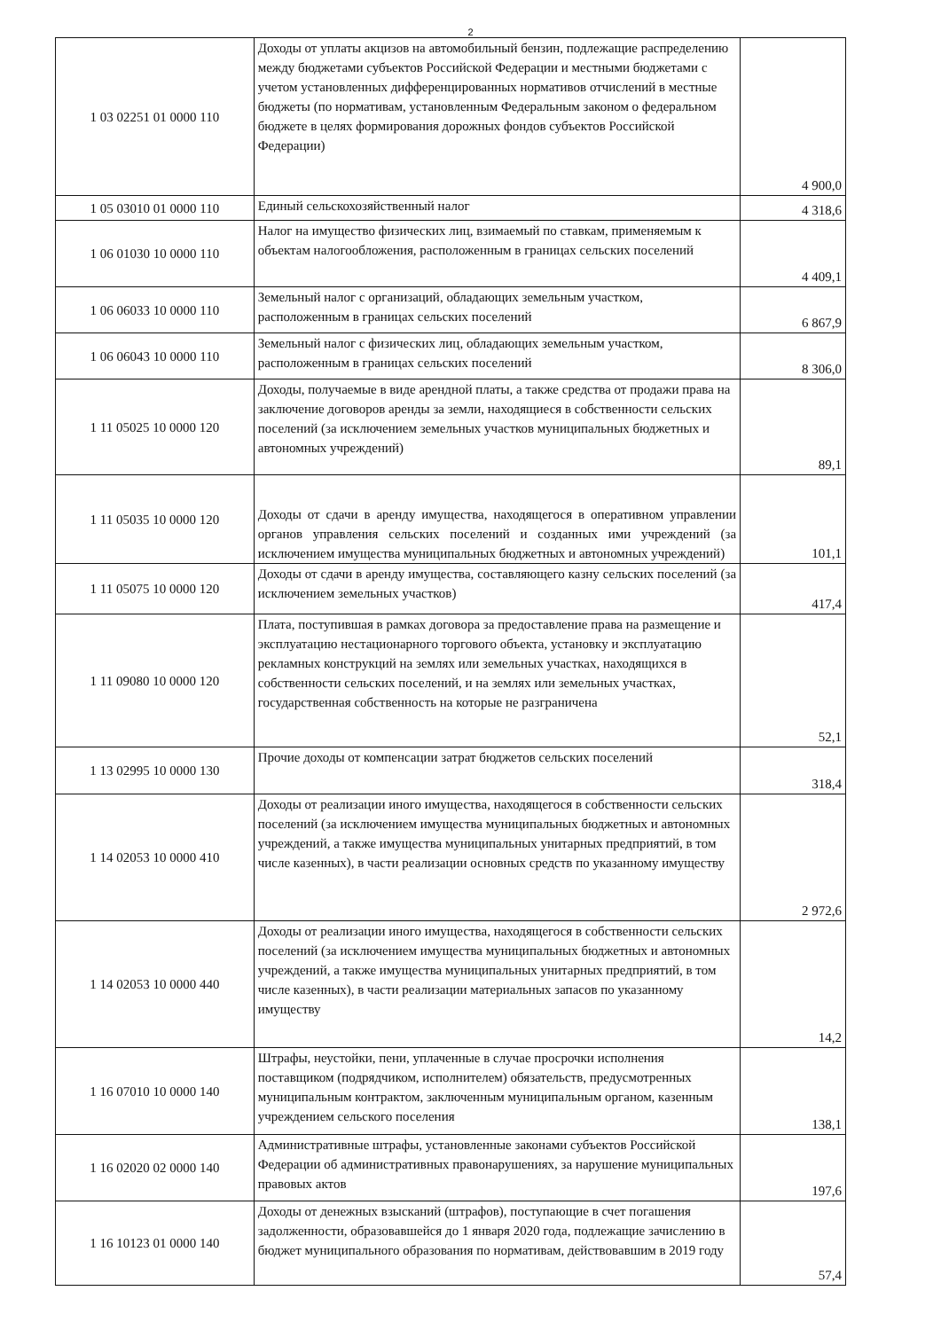2
| 1 03 02251 01 0000 110 | Доходы от уплаты акцизов на автомобильный бензин, подлежащие распределению между бюджетами субъектов Российской Федерации и местными бюджетами с учетом установленных дифференцированных нормативов отчислений в местные бюджеты (по нормативам, установленным Федеральным законом о федеральном бюджете в целях формирования дорожных фондов субъектов Российской Федерации) | 4 900,0 |
| 1 05 03010 01 0000 110 | Единый сельскохозяйственный налог | 4 318,6 |
| 1 06 01030 10 0000 110 | Налог на имущество физических лиц, взимаемый по ставкам, применяемым к объектам налогообложения, расположенным в границах сельских поселений | 4 409,1 |
| 1 06 06033 10 0000 110 | Земельный налог с организаций, обладающих земельным участком, расположенным в границах сельских поселений | 6 867,9 |
| 1 06 06043 10 0000 110 | Земельный налог с физических лиц, обладающих земельным участком, расположенным в границах сельских поселений | 8 306,0 |
| 1 11 05025 10 0000 120 | Доходы, получаемые в виде арендной платы, а также средства от продажи права на заключение договоров аренды за земли, находящиеся в собственности сельских поселений (за исключением земельных участков муниципальных бюджетных и автономных учреждений) | 89,1 |
| 1 11 05035 10 0000 120 | Доходы от сдачи в аренду имущества, находящегося в оперативном управлении органов управления сельских поселений и созданных ими учреждений (за исключением имущества муниципальных бюджетных и автономных учреждений) | 101,1 |
| 1 11 05075 10 0000 120 | Доходы от сдачи в аренду имущества, составляющего казну сельских поселений (за исключением земельных участков) | 417,4 |
| 1 11 09080 10 0000 120 | Плата, поступившая в рамках договора за предоставление права на размещение и эксплуатацию нестационарного торгового объекта, установку и эксплуатацию рекламных конструкций на землях или земельных участках, находящихся в собственности сельских поселений, и на землях или земельных участках, государственная собственность на которые не разграничена | 52,1 |
| 1 13 02995 10 0000 130 | Прочие доходы от компенсации затрат бюджетов сельских поселений | 318,4 |
| 1 14 02053 10 0000 410 | Доходы от реализации иного имущества, находящегося в собственности сельских поселений (за исключением имущества муниципальных бюджетных и автономных учреждений, а также имущества муниципальных унитарных предприятий, в том числе казенных), в части реализации основных средств по указанному имуществу | 2 972,6 |
| 1 14 02053 10 0000 440 | Доходы от реализации иного имущества, находящегося в собственности сельских поселений (за исключением имущества муниципальных бюджетных и автономных учреждений, а также имущества муниципальных унитарных предприятий, в том числе казенных), в части реализации материальных запасов по указанному имуществу | 14,2 |
| 1 16 07010 10 0000 140 | Штрафы, неустойки, пени, уплаченные в случае просрочки исполнения поставщиком (подрядчиком, исполнителем) обязательств, предусмотренных муниципальным контрактом, заключенным муниципальным органом, казенным учреждением сельского поселения | 138,1 |
| 1 16 02020 02 0000 140 | Административные штрафы, установленные законами субъектов Российской Федерации об административных правонарушениях, за нарушение муниципальных правовых актов | 197,6 |
| 1 16 10123 01 0000 140 | Доходы от денежных взысканий (штрафов), поступающие в счет погашения задолженности, образовавшейся до 1 января 2020 года, подлежащие зачислению в бюджет муниципального образования по нормативам, действовавшим в 2019 году | 57,4 |